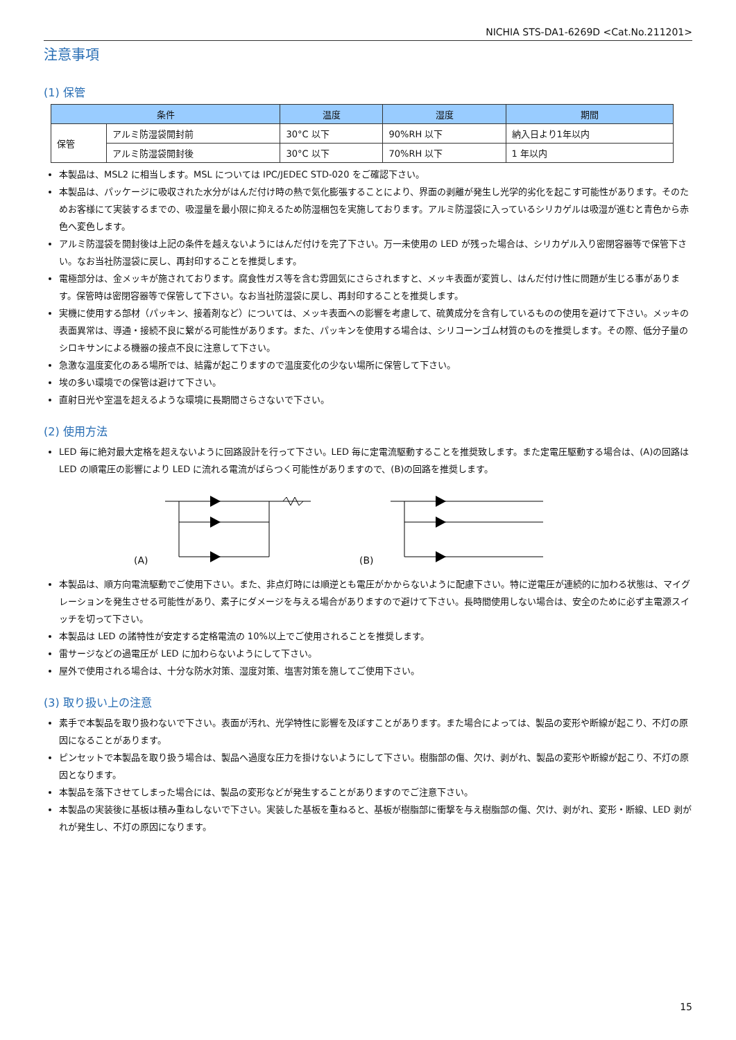NICHIA STS-DA1-6269D <Cat.No.211201>
注意事項
(1) 保管
| 条件 | | 温度 | 湿度 | 期間 |
| --- | --- | --- | --- | --- |
| 保管 | アルミ防湿袋開封前 | 30°C 以下 | 90%RH 以下 | 納入日より1年以内 |
| | アルミ防湿袋開封後 | 30°C 以下 | 70%RH 以下 | 1 年以内 |
本製品は、MSL2 に相当します。MSL については IPC/JEDEC STD-020 をご確認下さい。
本製品は、パッケージに吸収された水分がはんだ付け時の熱で気化膨張することにより、界面の剥離が発生し光学的劣化を起こす可能性があります。そのためお客様にて実装するまでの、吸湿量を最小限に抑えるため防湿梱包を実施しております。アルミ防湿袋に入っているシリカゲルは吸湿が進むと青色から赤色へ変色します。
アルミ防湿袋を開封後は上記の条件を越えないようにはんだ付けを完了下さい。万一未使用の LED が残った場合は、シリカゲル入り密閉容器等で保管下さい。なお当社防湿袋に戻し、再封印することを推奨します。
電極部分は、金メッキが施されております。腐食性ガス等を含む雰囲気にさらされますと、メッキ表面が変質し、はんだ付け性に問題が生じる事があります。保管時は密閉容器等で保管して下さい。なお当社防湿袋に戻し、再封印することを推奨します。
実機に使用する部材（パッキン、接着剤など）については、メッキ表面への影響を考慮して、硫黄成分を含有しているものの使用を避けて下さい。メッキの表面異常は、導通・接続不良に繋がる可能性があります。また、パッキンを使用する場合は、シリコーンゴム材質のものを推奨します。その際、低分子量のシロキサンによる機器の接点不良に注意して下さい。
急激な温度変化のある場所では、結露が起こりますので温度変化の少ない場所に保管して下さい。
埃の多い環境での保管は避けて下さい。
直射日光や室温を超えるような環境に長期間さらさないで下さい。
(2) 使用方法
LED 毎に絶対最大定格を超えないように回路設計を行って下さい。LED 毎に定電流駆動することを推奨致します。また定電圧駆動する場合は、(A)の回路は LED の順電圧の影響により LED に流れる電流がばらつく可能性がありますので、(B)の回路を推奨します。
(A) (B)
本製品は、順方向電流駆動でご使用下さい。また、非点灯時には順逆とも電圧がかからないように配慮下さい。特に逆電圧が連続的に加わる状態は、マイグレーションを発生させる可能性があり、素子にダメージを与える場合がありますので避けて下さい。長時間使用しない場合は、安全のために必ず主電源スイッチを切って下さい。
本製品は LED の諸特性が安定する定格電流の 10%以上でご使用されることを推奨します。
雷サージなどの過電圧が LED に加わらないようにして下さい。
屋外で使用される場合は、十分な防水対策、湿度対策、塩害対策を施してご使用下さい。
(3) 取り扱い上の注意
素手で本製品を取り扱わないで下さい。表面が汚れ、光学特性に影響を及ぼすことがあります。また場合によっては、製品の変形や断線が起こり、不灯の原因になることがあります。
ピンセットで本製品を取り扱う場合は、製品へ過度な圧力を掛けないようにして下さい。樹脂部の傷、欠け、剥がれ、製品の変形や断線が起こり、不灯の原因となります。
本製品を落下させてしまった場合には、製品の変形などが発生することがありますのでご注意下さい。
本製品の実装後に基板は積み重ねしないで下さい。実装した基板を重ねると、基板が樹脂部に衝撃を与え樹脂部の傷、欠け、剥がれ、変形・断線、LED 剥がれが発生し、不灯の原因になります。
15